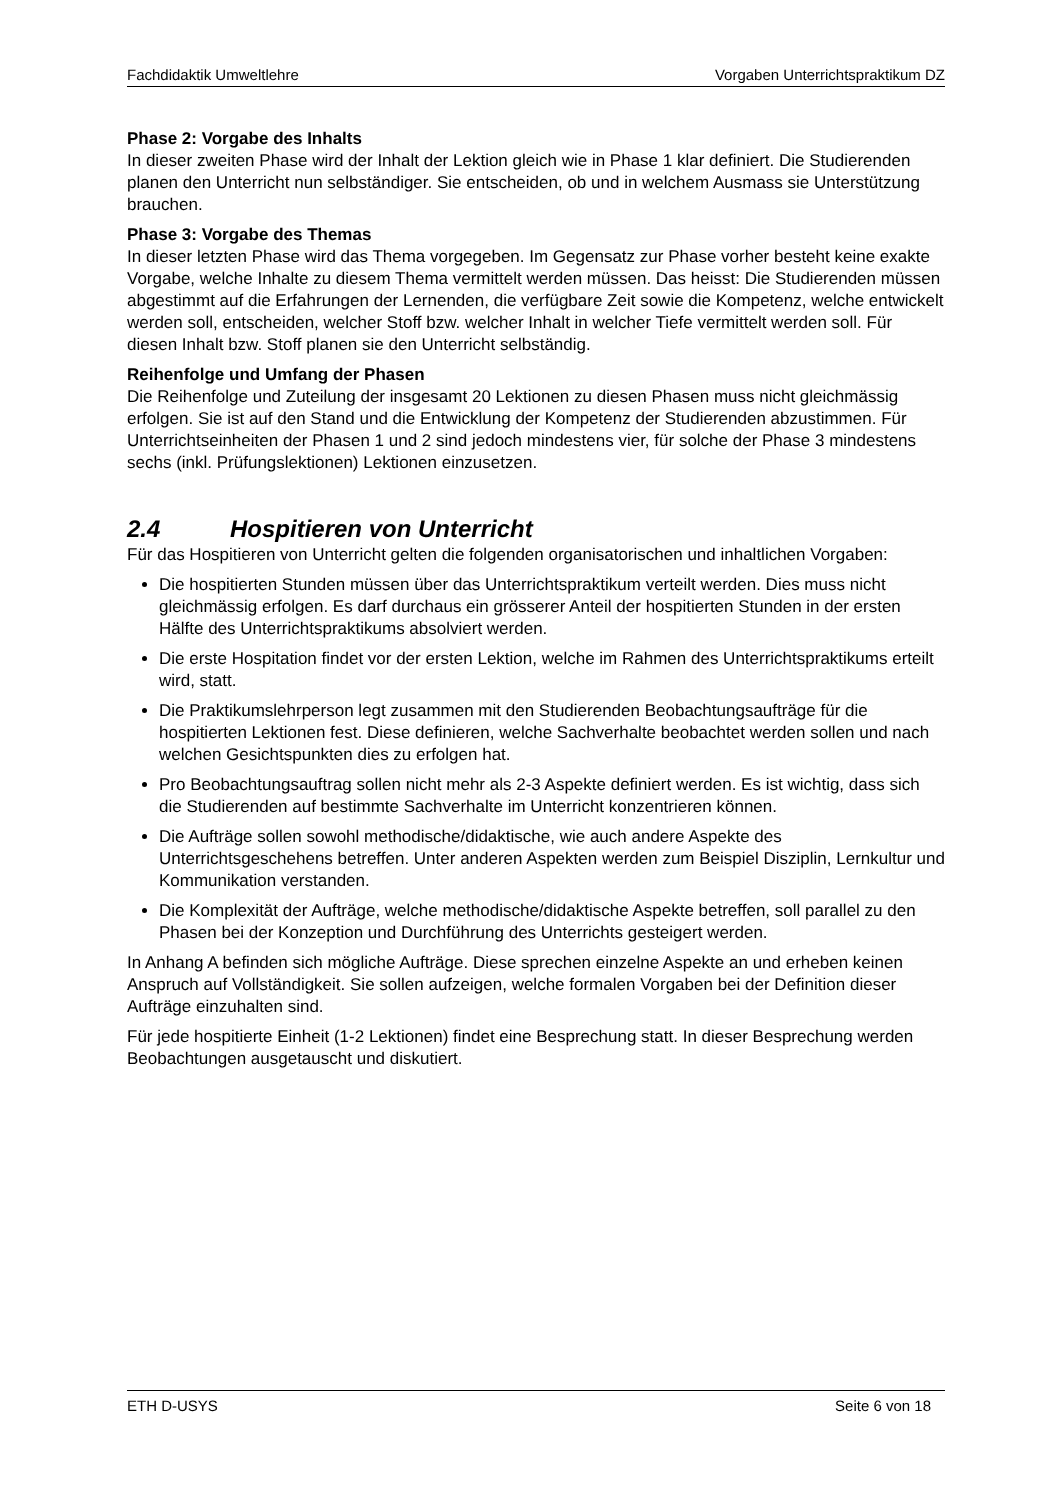Fachdidaktik Umweltlehre Vorgaben Unterrichtspraktikum DZ
Phase 2: Vorgabe des Inhalts
In dieser zweiten Phase wird der Inhalt der Lektion gleich wie in Phase 1 klar definiert. Die Studierenden planen den Unterricht nun selbständiger. Sie entscheiden, ob und in welchem Ausmass sie Unterstützung brauchen.
Phase 3: Vorgabe des Themas
In dieser letzten Phase wird das Thema vorgegeben. Im Gegensatz zur Phase vorher besteht keine exakte Vorgabe, welche Inhalte zu diesem Thema vermittelt werden müssen. Das heisst: Die Studierenden müssen abgestimmt auf die Erfahrungen der Lernenden, die verfügbare Zeit sowie die Kompetenz, welche entwickelt werden soll, entscheiden, welcher Stoff bzw. welcher Inhalt in welcher Tiefe vermittelt werden soll. Für diesen Inhalt bzw. Stoff planen sie den Unterricht selbständig.
Reihenfolge und Umfang der Phasen
Die Reihenfolge und Zuteilung der insgesamt 20 Lektionen zu diesen Phasen muss nicht gleichmässig erfolgen. Sie ist auf den Stand und die Entwicklung der Kompetenz der Studierenden abzustimmen. Für Unterrichtseinheiten der Phasen 1 und 2 sind jedoch mindestens vier, für solche der Phase 3 mindestens sechs (inkl. Prüfungslektionen) Lektionen einzusetzen.
2.4 Hospitieren von Unterricht
Für das Hospitieren von Unterricht gelten die folgenden organisatorischen und inhaltlichen Vorgaben:
Die hospitierten Stunden müssen über das Unterrichtspraktikum verteilt werden. Dies muss nicht gleichmässig erfolgen. Es darf durchaus ein grösserer Anteil der hospitierten Stunden in der ersten Hälfte des Unterrichtspraktikums absolviert werden.
Die erste Hospitation findet vor der ersten Lektion, welche im Rahmen des Unterrichtspraktikums erteilt wird, statt.
Die Praktikumslehrperson legt zusammen mit den Studierenden Beobachtungsaufträge für die hospitierten Lektionen fest. Diese definieren, welche Sachverhalte beobachtet werden sollen und nach welchen Gesichtspunkten dies zu erfolgen hat.
Pro Beobachtungsauftrag sollen nicht mehr als 2-3 Aspekte definiert werden. Es ist wichtig, dass sich die Studierenden auf bestimmte Sachverhalte im Unterricht konzentrieren können.
Die Aufträge sollen sowohl methodische/didaktische, wie auch andere Aspekte des Unterrichtsgeschehens betreffen. Unter anderen Aspekten werden zum Beispiel Disziplin, Lernkultur und Kommunikation verstanden.
Die Komplexität der Aufträge, welche methodische/didaktische Aspekte betreffen, soll parallel zu den Phasen bei der Konzeption und Durchführung des Unterrichts gesteigert werden.
In Anhang A befinden sich mögliche Aufträge. Diese sprechen einzelne Aspekte an und erheben keinen Anspruch auf Vollständigkeit. Sie sollen aufzeigen, welche formalen Vorgaben bei der Definition dieser Aufträge einzuhalten sind.
Für jede hospitierte Einheit (1-2 Lektionen) findet eine Besprechung statt. In dieser Besprechung werden Beobachtungen ausgetauscht und diskutiert.
ETH D-USYS Seite 6 von 18